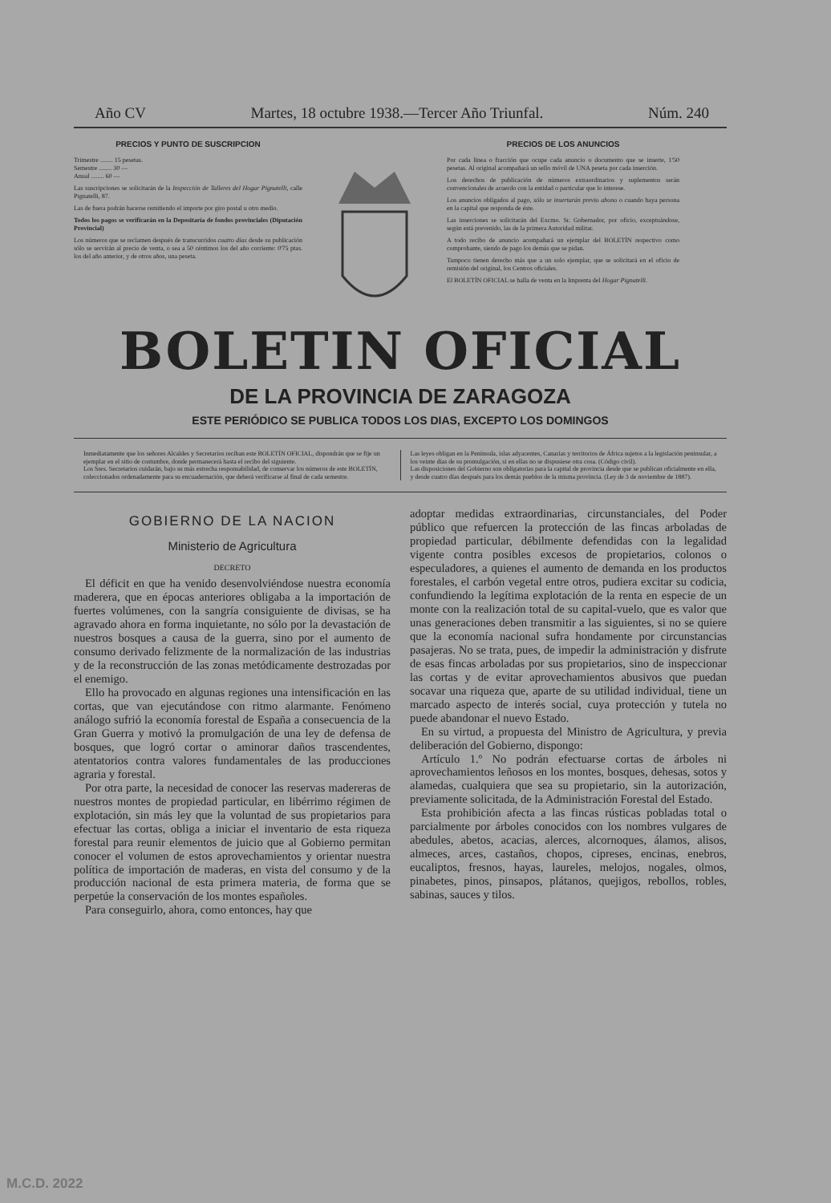Año CV Martes, 18 octubre 1938.—Tercer Año Triunfal. Núm. 240
PRECIOS Y PUNTO DE SUSCRIPCION
Trimestre ........ 15 pesetas.
Semestre ........ 30 —
Anual ........ 60 —
Las suscripciones se solicitarán de la Inspección de Talleres del Hogar Pignatelli, calle Pignatelli, 87.
Las de fuera podrán hacerse remitiendo el importe por giro postal u otro medio.
Todos los pagos se verificarán en la Depositaría de fondos provinciales (Diputación Provincial)
Los números que se reclamen después de transcurridos cuatro días desde su publicación sólo se servirán al precio de venta, o sea a 50 céntimos los del año corriente: 0'75 ptas. los del año anterior, y de otros años, una peseta.
PRECIOS DE LOS ANUNCIOS
Por cada línea o fracción que ocupe cada anuncio o documento que se inserte, 1'50 pesetas. Al original acompañará un sello móvil de UNA peseta por cada inserción.
Los derechos de publicación de números extraordinarios y suplementos serán convencionales de acuerdo con la entidad o particular que lo interese.
Los anuncios obligados al pago, sólo se insertarán previo abono o cuando haya persona en la capital que responda de éste.
Las inserciones se solicitarán del Excmo. Sr. Gobernador, por oficio, exceptuándose, según está prevenido, las de la primera Autoridad militar.
A todo recibo de anuncio acompañará un ejemplar del BOLETÍN respectivo como comprobante, siendo de pago los demás que se pidan.
Tampoco tienen derecho más que a un solo ejemplar, que se solicitará en el oficio de remisión del original, los Centros oficiales.
El BOLETÍN OFICIAL se halla de venta en la Imprenta del Hogar Pignatelli.
BOLETIN OFICIAL
DE LA PROVINCIA DE ZARAGOZA
ESTE PERIÓDICO SE PUBLICA TODOS LOS DIAS, EXCEPTO LOS DOMINGOS
Inmediatamente que los señores Alcaldes y Secretarios reciban este BOLETÍN OFICIAL, dispondrán que se fije un ejemplar en el sitio de costumbre, donde permanecerá hasta el recibo del siguiente.
Los Sres. Secretarios cuidarán, bajo su más estrecha responsabilidad, de conservar los números de este BOLETÍN, coleccionados ordenadamente para su encuadernación, que deberá verificarse al final de cada semestre.
Las leyes obligan en la Península, islas adyacentes, Canarias y territorios de África sujetos a la legislación peninsular, a los veinte días de su promulgación, si en ellas no se dispusiese otra cosa. (Código civil).
Las disposiciones del Gobierno son obligatorias para la capital de provincia desde que se publican oficialmente en ella, y desde cuatro días después para los demás pueblos de la misma provincia. (Ley de 3 de noviembre de 1887).
GOBIERNO DE LA NACION
Ministerio de Agricultura
DECRETO
El déficit en que ha venido desenvolviéndose nuestra economía maderera, que en épocas anteriores obligaba a la importación de fuertes volúmenes, con la sangría consiguiente de divisas, se ha agravado ahora en forma inquietante, no sólo por la devastación de nuestros bosques a causa de la guerra, sino por el aumento de consumo derivado felizmente de la normalización de las industrias y de la reconstrucción de las zonas metódicamente destrozadas por el enemigo.
Ello ha provocado en algunas regiones una intensificación en las cortas, que van ejecutándose con ritmo alarmante. Fenómeno análogo sufrió la economía forestal de España a consecuencia de la Gran Guerra y motivó la promulgación de una ley de defensa de bosques, que logró cortar o aminorar daños trascendentes, atentatorios contra valores fundamentales de las producciones agraria y forestal.
Por otra parte, la necesidad de conocer las reservas madereras de nuestros montes de propiedad particular, en libérrimo régimen de explotación, sin más ley que la voluntad de sus propietarios para efectuar las cortas, obliga a iniciar el inventario de esta riqueza forestal para reunir elementos de juicio que al Gobierno permitan conocer el volumen de estos aprovechamientos y orientar nuestra política de importación de maderas, en vista del consumo y de la producción nacional de esta primera materia, de forma que se perpetúe la conservación de los montes españoles.
Para conseguirlo, ahora, como entonces, hay que
adoptar medidas extraordinarias, circunstanciales, del Poder público que refuercen la protección de las fincas arboladas de propiedad particular, débilmente defendidas con la legalidad vigente contra posibles excesos de propietarios, colonos o especuladores, a quienes el aumento de demanda en los productos forestales, el carbón vegetal entre otros, pudiera excitar su codicia, confundiendo la legítima explotación de la renta en especie de un monte con la realización total de su capital-vuelo, que es valor que unas generaciones deben transmitir a las siguientes, si no se quiere que la economía nacional sufra hondamente por circunstancias pasajeras. No se trata, pues, de impedir la administración y disfrute de esas fincas arboladas por sus propietarios, sino de inspeccionar las cortas y de evitar aprovechamientos abusivos que puedan socavar una riqueza que, aparte de su utilidad individual, tiene un marcado aspecto de interés social, cuya protección y tutela no puede abandonar el nuevo Estado.
En su virtud, a propuesta del Ministro de Agricultura, y previa deliberación del Gobierno, dispongo:
Artículo 1.º No podrán efectuarse cortas de árboles ni aprovechamientos leñosos en los montes, bosques, dehesas, sotos y alamedas, cualquiera que sea su propietario, sin la autorización, previamente solicitada, de la Administración Forestal del Estado.
Esta prohibición afecta a las fincas rústicas pobladas total o parcialmente por árboles conocidos con los nombres vulgares de abedules, abetos, acacias, alerces, alcornoques, álamos, alisos, almeces, arces, castaños, chopos, cipreses, encinas, enebros, eucaliptos, fresnos, hayas, laureles, melojos, nogales, olmos, pinabetes, pinos, pinsapos, plátanos, quejigos, rebollos, robles, sabinas, sauces y tilos.
M.C.D. 2022